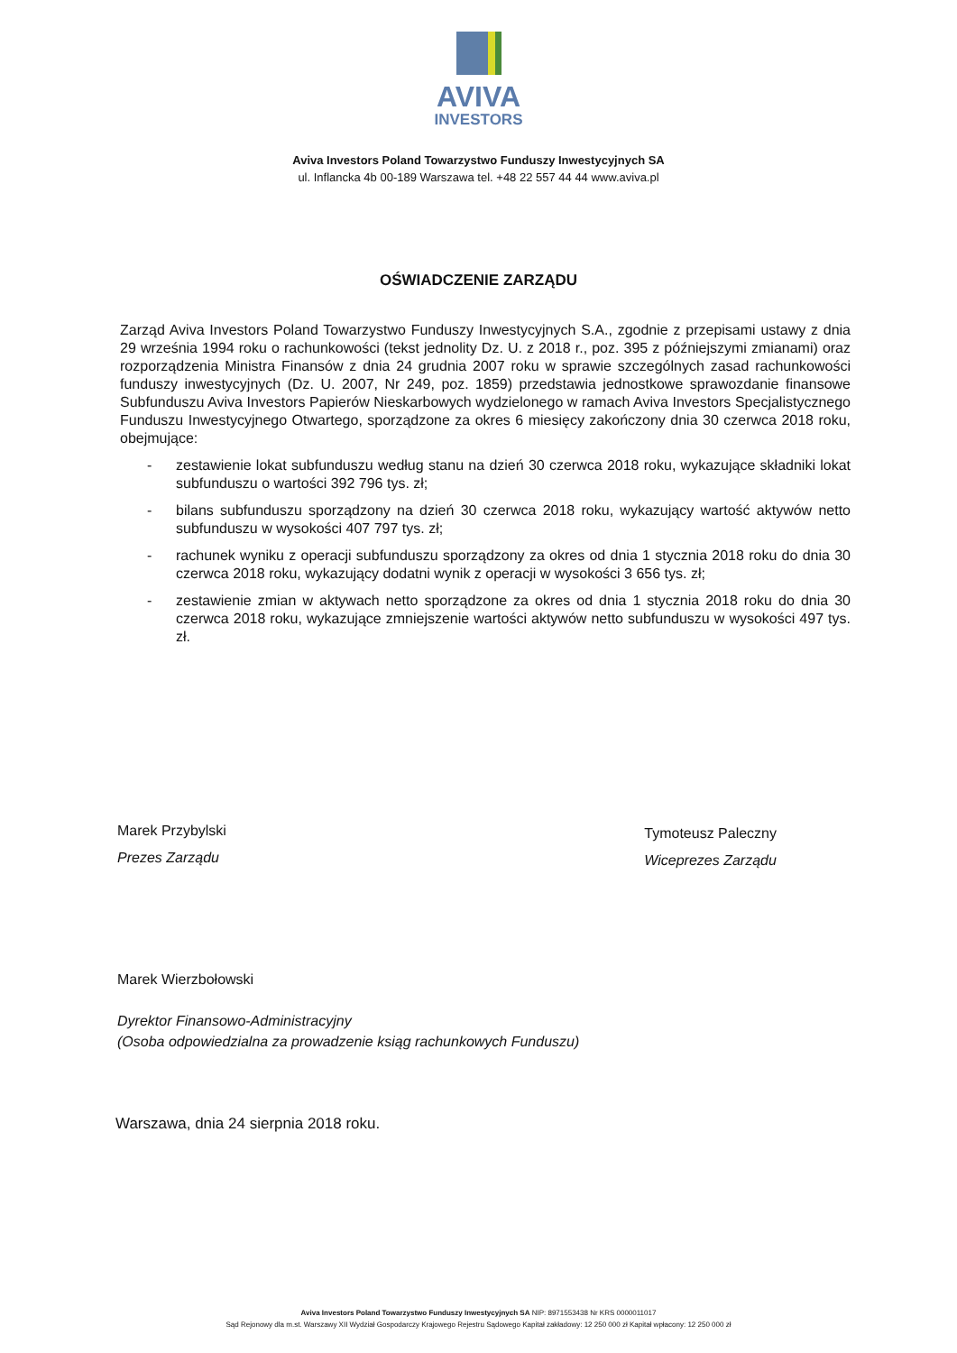AVIVA
INVESTORS
Aviva Investors Poland Towarzystwo Funduszy Inwestycyjnych SA
ul. Inflancka 4b 00-189 Warszawa tel. +48 22 557 44 44 www.aviva.pl
OŚWIADCZENIE ZARZĄDU
Zarząd Aviva Investors Poland Towarzystwo Funduszy Inwestycyjnych S.A., zgodnie z przepisami ustawy z dnia 29 września 1994 roku o rachunkowości (tekst jednolity Dz. U. z 2018 r., poz. 395 z późniejszymi zmianami) oraz rozporządzenia Ministra Finansów z dnia 24 grudnia 2007 roku w sprawie szczególnych zasad rachunkowości funduszy inwestycyjnych (Dz. U. 2007, Nr 249, poz. 1859) przedstawia jednostkowe sprawozdanie finansowe Subfunduszu Aviva Investors Papierów Nieskarbowych wydzielonego w ramach Aviva Investors Specjalistycznego Funduszu Inwestycyjnego Otwartego, sporządzone za okres 6 miesięcy zakończony dnia 30 czerwca 2018 roku, obejmujące:
- zestawienie lokat subfunduszu według stanu na dzień 30 czerwca 2018 roku, wykazujące składniki lokat subfunduszu o wartości 392 796 tys. zł;
- bilans subfunduszu sporządzony na dzień 30 czerwca 2018 roku, wykazujący wartość aktywów netto subfunduszu w wysokości 407 797 tys. zł;
- rachunek wyniku z operacji subfunduszu sporządzony za okres od dnia 1 stycznia 2018 roku do dnia 30 czerwca 2018 roku, wykazujący dodatni wynik z operacji w wysokości 3 656 tys. zł;
- zestawienie zmian w aktywach netto sporządzone za okres od dnia 1 stycznia 2018 roku do dnia 30 czerwca 2018 roku, wykazujące zmniejszenie wartości aktywów netto subfunduszu w wysokości 497 tys. zł.
Marek Przybylski
Prezes Zarządu
Tymoteusz Paleczny
Wiceprezes Zarządu
Marek Wierzbołowski
Dyrektor Finansowo-Administracyjny
(Osoba odpowiedzialna za prowadzenie ksiąg rachunkowych Funduszu)
Warszawa, dnia 24 sierpnia 2018 roku.
Aviva Investors Poland Towarzystwo Funduszy Inwestycyjnych SA NIP: 8971553438 Nr KRS 0000011017
Sąd Rejonowy dla m.st. Warszawy XII Wydział Gospodarczy Krajowego Rejestru Sądowego Kapitał zakładowy: 12 250 000 zł Kapitał wpłacony: 12 250 000 zł